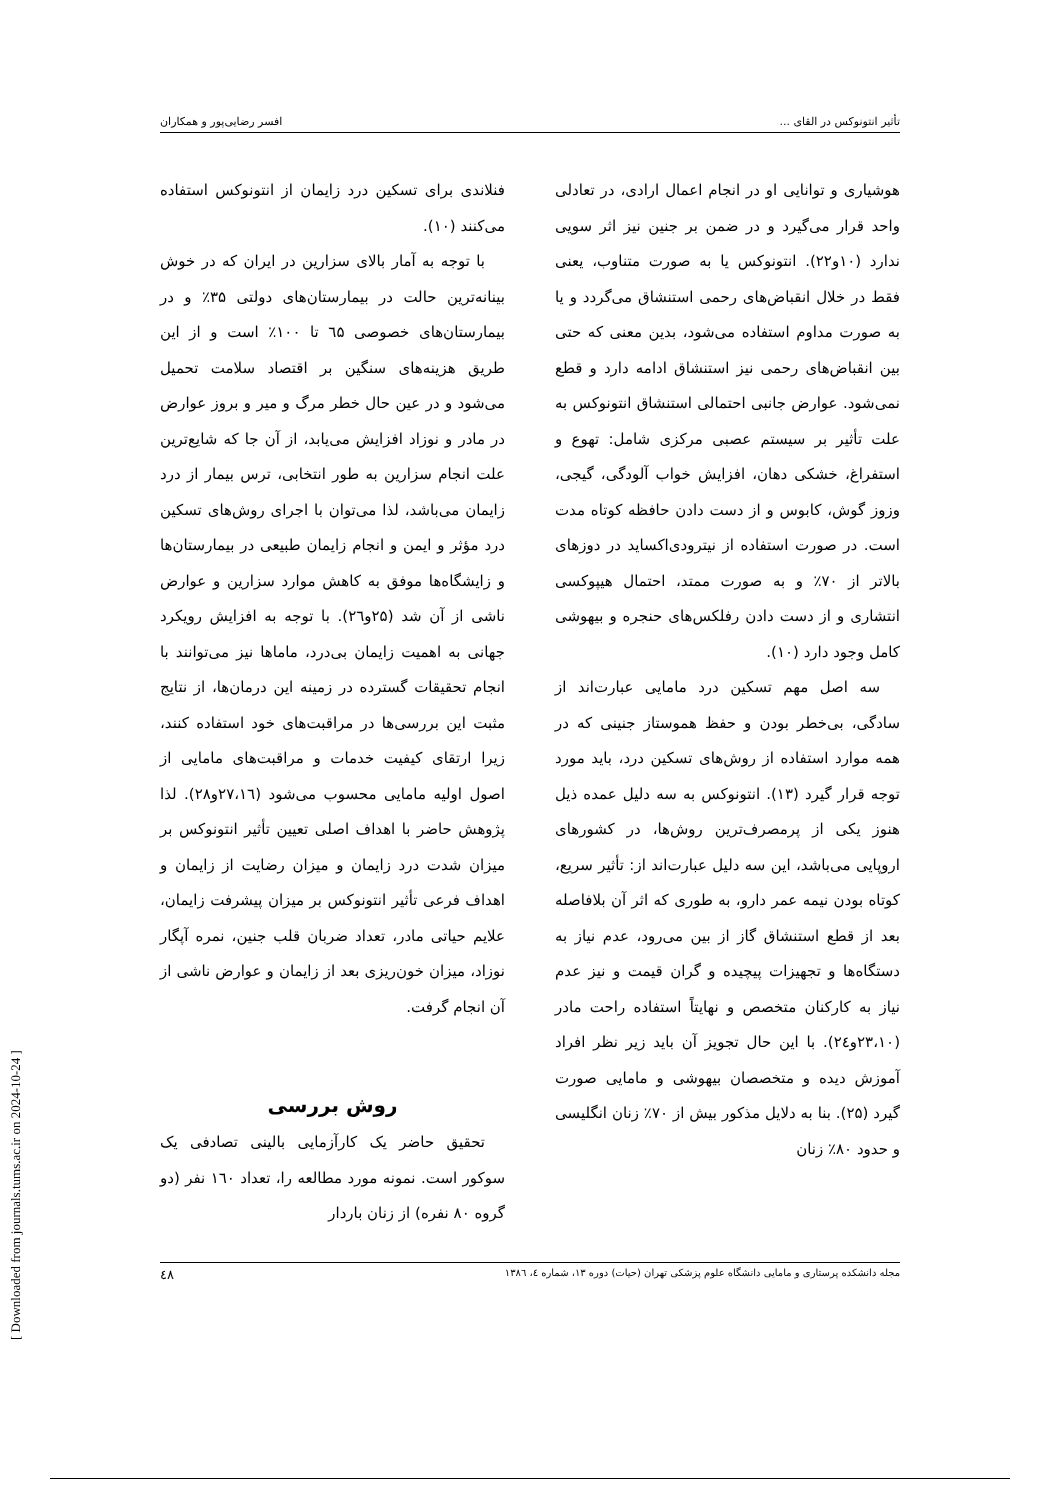تأثیر انتونوکس در القای ... افسر رضایی‌پور و همکاران
هوشیاری و توانایی او در انجام اعمال ارادی، در تعادلی واحد قرار می‌گیرد و در ضمن بر جنین نیز اثر سویی ندارد (۱۰و۲۲). انتونوکس یا به صورت متناوب، یعنی فقط در خلال انقباض‌های رحمی استنشاق می‌گردد و یا به صورت مداوم استفاده می‌شود، بدین معنی که حتی بین انقباض‌های رحمی نیز استنشاق ادامه دارد و قطع نمی‌شود. عوارض جانبی احتمالی استنشاق انتونوکس به علت تأثیر بر سیستم عصبی مرکزی شامل: تهوع و استفراغ، خشکی دهان، افزایش خواب آلودگی، گیجی، وزوز گوش، کابوس و از دست دادن حافظه کوتاه مدت است. در صورت استفاده از نیترودی‌اکساید در دوزهای بالاتر از ۷۰٪ و به صورت ممتد، احتمال هیپوکسی انتشاری و از دست دادن رفلکس‌های حنجره و بیهوشی کامل وجود دارد (۱۰).
سه اصل مهم تسکین درد مامایی عبارت‌اند از سادگی، بی‌خطر بودن و حفظ هموستاز جنینی که در همه موارد استفاده از روش‌های تسکین درد، باید مورد توجه قرار گیرد (۱۳). انتونوکس به سه دلیل عمده ذیل هنوز یکی از پرمصرف‌ترین روش‌ها، در کشورهای اروپایی می‌باشد، این سه دلیل عبارت‌اند از: تأثیر سریع، کوتاه بودن نیمه عمر دارو، به طوری که اثر آن بلافاصله بعد از قطع استنشاق گاز از بین می‌رود، عدم نیاز به دستگاه‌ها و تجهیزات پیچیده و گران قیمت و نیز عدم نیاز به کارکنان متخصص و نهایتاً استفاده راحت مادر (۲۳،۱۰و۲٤). با این حال تجویز آن باید زیر نظر افراد آموزش دیده و متخصصان بیهوشی و مامایی صورت گیرد (۲۵). بنا به دلایل مذکور بیش از ۷۰٪ زنان انگلیسی و حدود ۸۰٪ زنان
فنلاندی برای تسکین درد زایمان از انتونوکس استفاده می‌کنند (۱۰).
با توجه به آمار بالای سزارین در ایران که در خوش بینانه‌ترین حالت در بیمارستان‌های دولتی ۳۵٪ و در بیمارستان‌های خصوصی ٦۵ تا ۱۰۰٪ است و از این طریق هزینه‌های سنگین بر اقتصاد سلامت تحمیل می‌شود و در عین حال خطر مرگ و میر و بروز عوارض در مادر و نوزاد افزایش می‌یابد، از آن جا که شایع‌ترین علت انجام سزارین به طور انتخابی، ترس بیمار از درد زایمان می‌باشد، لذا می‌توان با اجرای روش‌های تسکین درد مؤثر و ایمن و انجام زایمان طبیعی در بیمارستان‌ها و زایشگاه‌ها موفق به کاهش موارد سزارین و عوارض ناشی از آن شد (۲۵و۲٦). با توجه به افزایش رویکرد جهانی به اهمیت زایمان بی‌درد، ماماها نیز می‌توانند با انجام تحقیقات گسترده در زمینه این درمان‌ها، از نتایج مثبت این بررسی‌ها در مراقبت‌های خود استفاده کنند، زیرا ارتقای کیفیت خدمات و مراقبت‌های مامایی از اصول اولیه مامایی محسوب می‌شود (۲۷،۱٦و۲۸). لذا پژوهش حاضر با اهداف اصلی تعیین تأثیر انتونوکس بر میزان شدت درد زایمان و میزان رضایت از زایمان و اهداف فرعی تأثیر انتونوکس بر میزان پیشرفت زایمان، علایم حیاتی مادر، تعداد ضربان قلب جنین، نمره آپگار نوزاد، میزان خون‌ریزی بعد از زایمان و عوارض ناشی از آن انجام گرفت.
روش بررسی
تحقیق حاضر یک کارآزمایی بالینی تصادفی یک سوکور است. نمونه مورد مطالعه را، تعداد ۱٦۰ نفر (دو گروه ۸۰ نفره) از زنان باردار
مجله دانشکده پرستاری و مامایی دانشگاه علوم پزشکی تهران (حیات) دوره ۱۳، شماره ٤، ۱۳۸٦ ٤۸
[ Downloaded from journals.tums.ac.ir on 2024-10-24 ]